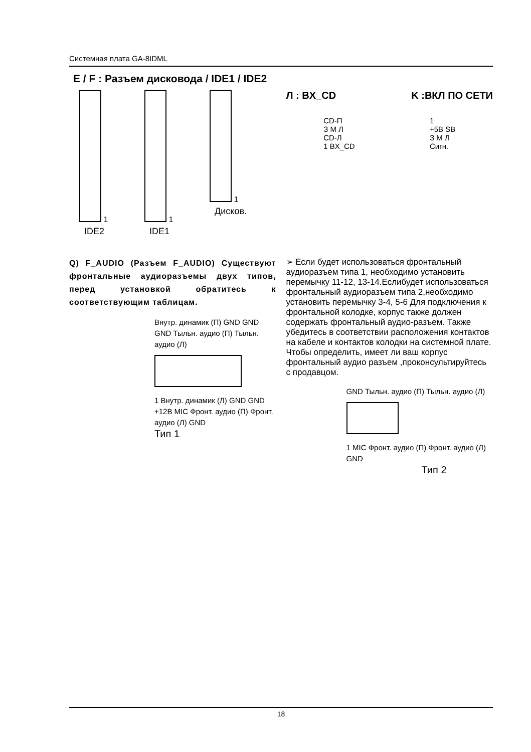Системная плата GA-8IDML
E / F : Разъем дисковода / IDE1 / IDE2
1
IDE2
1
IDE1
1
Дисков.
Л : BX_CD K :ВКЛ ПО СЕТИ
CD-П
З М Л
CD-Л
1 BX_CD
1
+5B SB
З М Л
Сигн.
Q) F_AUDIO (Разъем F_AUDIO) Существуют фронтальные аудиоразъемы двух типов, перед установкой обратитесь к соответствующим таблицам.
Внутр. динамик (П) GND GND GND Тыльн. аудио (П) Тыльн. аудио (Л)
1 Внутр. динамик (Л) GND GND +12В MIC Фронт. аудио (П) Фронт. аудио (Л) GND
Тип 1
➢ Если будет использоваться фронтальный аудиоразъем типа 1, необходимо установить перемычку 11-12, 13-14.Еслибудет использоваться фронтальный аудиоразъем типа 2,необходимо установить перемычку 3-4, 5-6 Для подключения к фронтальной колодке, корпус также должен содержать фронтальный аудио-разъем. Также убедитесь в соответствии расположения контактов на кабеле и контактов колодки на системной плате. Чтобы определить, имеет ли ваш корпус фронтальный аудио разъем ,проконсультируйтесь с продавцом.
GND Тыльн. аудио (П) Тыльн. аудио (Л)
1 MIC Фронт. аудио (П) Фронт. аудио (Л) GND
Тип 2
18